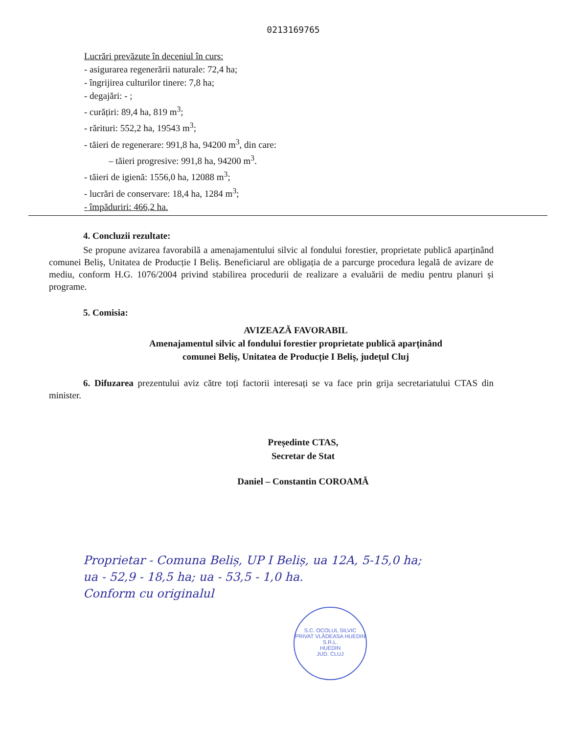0213169765
Lucrări prevăzute în deceniul în curs:
- asigurarea regenerării naturale: 72,4 ha;
- îngrijirea culturilor tinere: 7,8 ha;
- degajări: - ;
- curățiri: 89,4 ha, 819 m<sup>3</sup>;
- rărituri: 552,2 ha, 19543 m<sup>3</sup>;
- tăieri de regenerare: 991,8 ha, 94200 m<sup>3</sup>, din care:
– tăieri progresive: 991,8 ha, 94200 m<sup>3</sup>.
- tăieri de igienă: 1556,0 ha, 12088 m<sup>3</sup>;
- lucrări de conservare: 18,4 ha, 1284 m<sup>3</sup>;
- împăduriri: 466,2 ha.
4. Concluzii rezultate:
Se propune avizarea favorabilă a amenajamentului silvic al fondului forestier, proprietate publică aparținând comunei Beliș, Unitatea de Producție I Beliș. Beneficiarul are obligația de a parcurge procedura legală de avizare de mediu, conform H.G. 1076/2004 privind stabilirea procedurii de realizare a evaluării de mediu pentru planuri și programe.
5. Comisia:
AVIZEAZĂ FAVORABIL
Amenajamentul silvic al fondului forestier proprietate publică aparținând
comunei Beliș, Unitatea de Producție I Beliș, județul Cluj
6. Difuzarea prezentului aviz către toți factorii interesați se va face prin grija secretariatului CTAS din minister.
Președinte CTAS,
Secretar de Stat
Daniel – Constantin COROAMĂ
Proprietar - Comuna Beliș, UP I Beliș, ua 12A, 5-15,0 ha;
ua - 52,9 - 18,5 ha; ua - 53,5 - 1,0 ha.
Conform cu originalul
S.C. OCOLUL SILVIC PRIVAT VLĂDEASA HUEDIN S.R.L.
HUEDIN
JUD. CLUJ